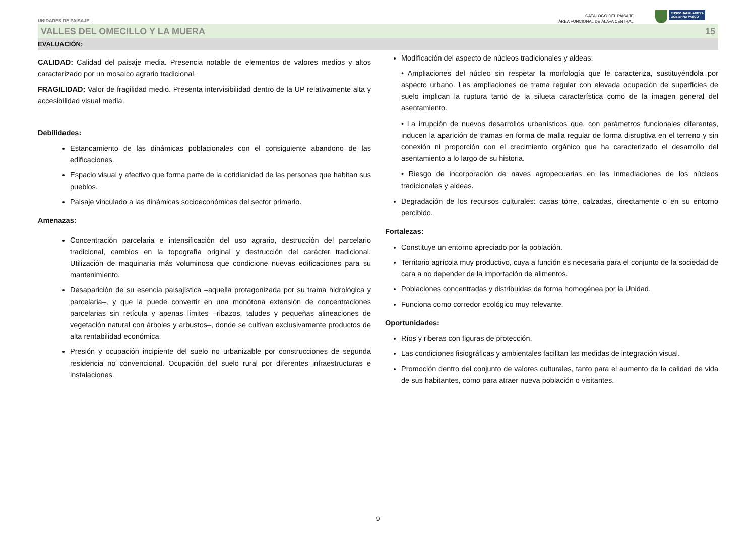UNIDADES DE PAISAJE
CATÁLOGO DEL PAISAJE
ÁREA FUNCIONAL DE ÁLAVA CENTRAL
EUSKO JAURLARITZA
GOBIERNO VASCO
VALLES DEL OMECILLO Y LA MUERA 15
EVALUACIÓN:
CALIDAD: Calidad del paisaje media. Presencia notable de elementos de valores medios y altos caracterizado por un mosaico agrario tradicional.
FRAGILIDAD: Valor de fragilidad medio. Presenta intervisibilidad dentro de la UP relativamente alta y accesibilidad visual media.
Debilidades:
Estancamiento de las dinámicas poblacionales con el consiguiente abandono de las edificaciones.
Espacio visual y afectivo que forma parte de la cotidianidad de las personas que habitan sus pueblos.
Paisaje vinculado a las dinámicas socioeconómicas del sector primario.
Amenazas:
Concentración parcelaria e intensificación del uso agrario, destrucción del parcelario tradicional, cambios en la topografía original y destrucción del carácter tradicional. Utilización de maquinaria más voluminosa que condicione nuevas edificaciones para su mantenimiento.
Desaparición de su esencia paisajística –aquella protagonizada por su trama hidrológica y parcelaria–, y que la puede convertir en una monótona extensión de concentraciones parcelarias sin retícula y apenas límites –ribazos, taludes y pequeñas alineaciones de vegetación natural con árboles y arbustos–, donde se cultivan exclusivamente productos de alta rentabilidad económica.
Presión y ocupación incipiente del suelo no urbanizable por construcciones de segunda residencia no convencional. Ocupación del suelo rural por diferentes infraestructuras e instalaciones.
Modificación del aspecto de núcleos tradicionales y aldeas:
• Ampliaciones del núcleo sin respetar la morfología que le caracteriza, sustituyéndola por aspecto urbano. Las ampliaciones de trama regular con elevada ocupación de superficies de suelo implican la ruptura tanto de la silueta característica como de la imagen general del asentamiento.
• La irrupción de nuevos desarrollos urbanísticos que, con parámetros funcionales diferentes, inducen la aparición de tramas en forma de malla regular de forma disruptiva en el terreno y sin conexión ni proporción con el crecimiento orgánico que ha caracterizado el desarrollo del asentamiento a lo largo de su historia.
• Riesgo de incorporación de naves agropecuarias en las inmediaciones de los núcleos tradicionales y aldeas.
Degradación de los recursos culturales: casas torre, calzadas, directamente o en su entorno percibido.
Fortalezas:
Constituye un entorno apreciado por la población.
Territorio agrícola muy productivo, cuya a función es necesaria para el conjunto de la sociedad de cara a no depender de la importación de alimentos.
Poblaciones concentradas y distribuidas de forma homogénea por la Unidad.
Funciona como corredor ecológico muy relevante.
Oportunidades:
Ríos y riberas con figuras de protección.
Las condiciones fisiográficas y ambientales facilitan las medidas de integración visual.
Promoción dentro del conjunto de valores culturales, tanto para el aumento de la calidad de vida de sus habitantes, como para atraer nueva población o visitantes.
9